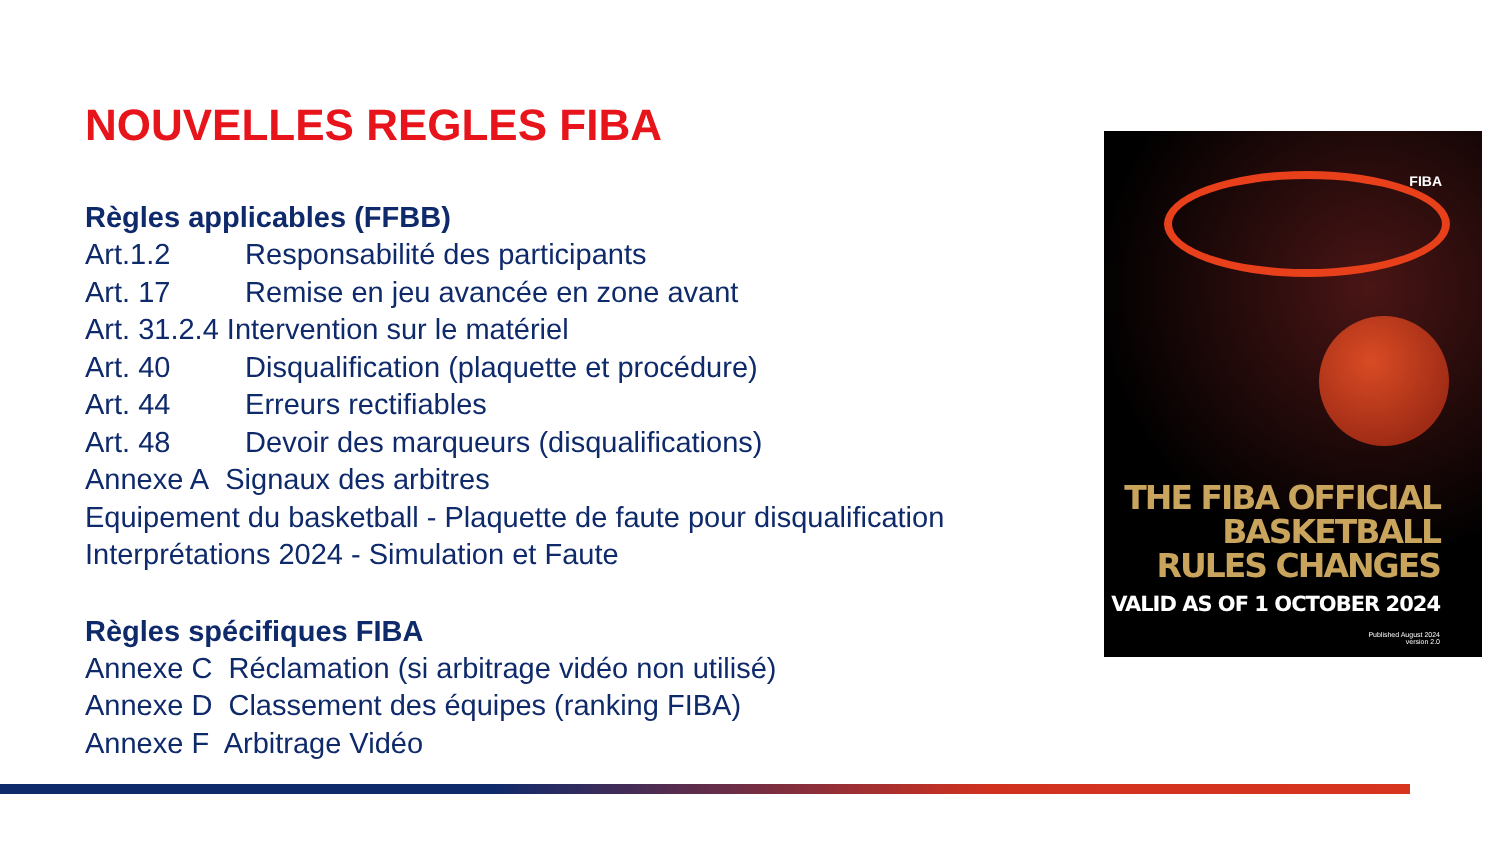NOUVELLES REGLES FIBA
Règles applicables (FFBB)
Art.1.2 Responsabilité des participants
Art. 17 Remise en jeu avancée en zone avant
Art. 31.2.4 Intervention sur le matériel
Art. 40 Disqualification (plaquette et procédure)
Art. 44 Erreurs rectifiables
Art. 48 Devoir des marqueurs (disqualifications)
Annexe A Signaux des arbitres
Equipement du basketball - Plaquette de faute pour disqualification
Interprétations 2024 - Simulation et Faute
Règles spécifiques FIBA
Annexe C Réclamation (si arbitrage vidéo non utilisé)
Annexe D Classement des équipes (ranking FIBA)
Annexe F Arbitrage Vidéo
FIBA
THE FIBA OFFICIAL
BASKETBALL
RULES CHANGES
VALID AS OF 1 OCTOBER 2024
Published August 2024
version 2.0